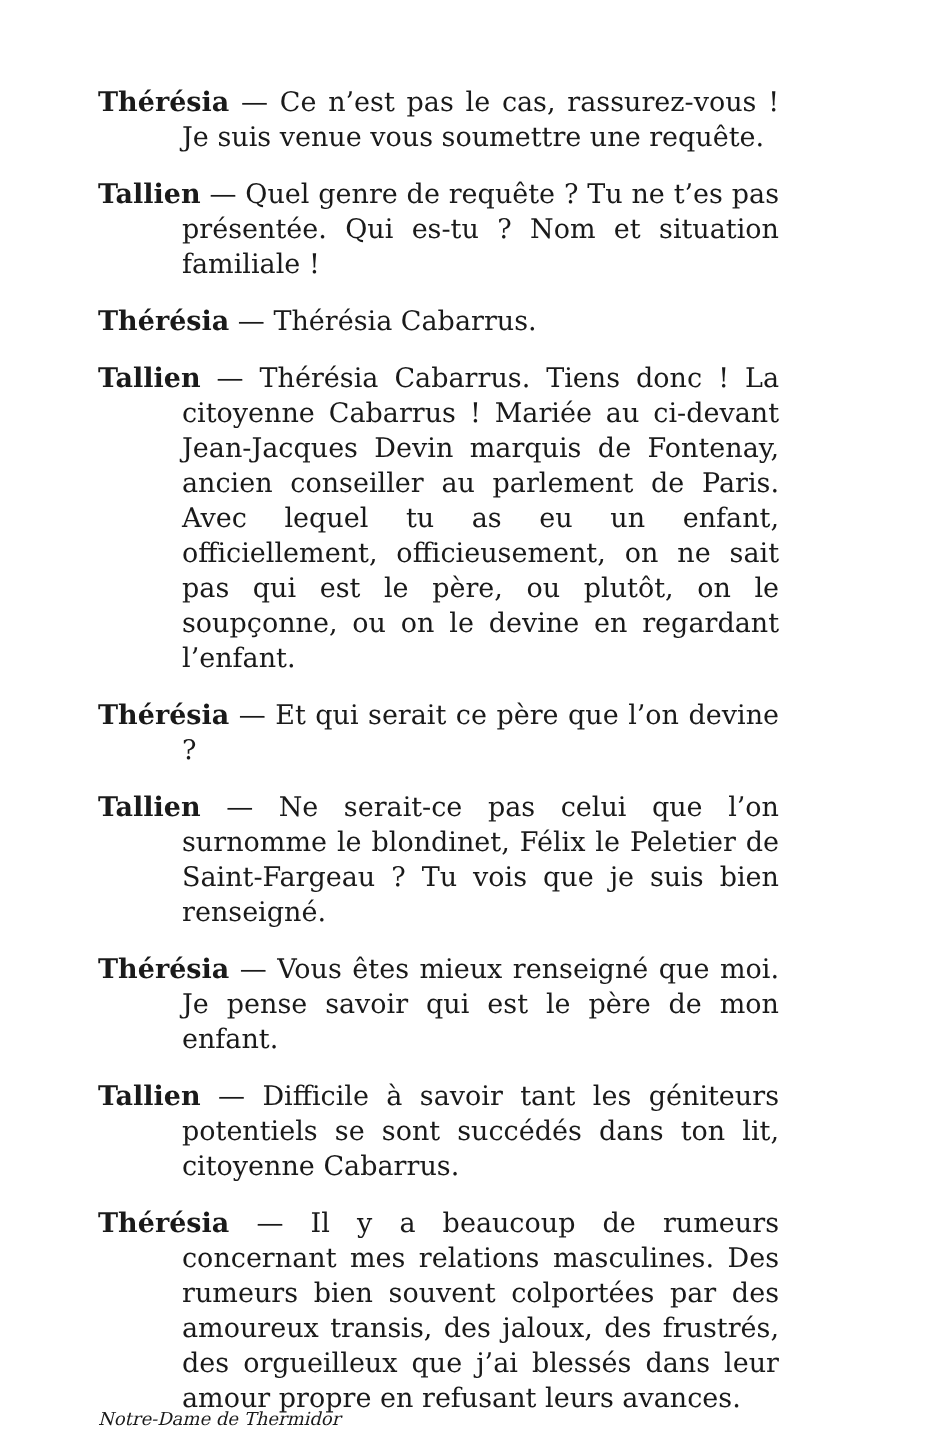Thérésia — Ce n’est pas le cas, rassurez-vous ! Je suis venue vous soumettre une requête.
Tallien — Quel genre de requête ? Tu ne t’es pas présentée. Qui es-tu ? Nom et situation familiale !
Thérésia — Thérésia Cabarrus.
Tallien — Thérésia Cabarrus. Tiens donc ! La citoyenne Cabarrus ! Mariée au ci-devant Jean-Jacques Devin marquis de Fontenay, ancien conseiller au parlement de Paris. Avec lequel tu as eu un enfant, officiellement, officieusement, on ne sait pas qui est le père, ou plutôt, on le soupçonne, ou on le devine en regardant l’enfant.
Thérésia — Et qui serait ce père que l’on devine ?
Tallien — Ne serait-ce pas celui que l’on surnomme le blondinet, Félix le Peletier de Saint-Fargeau ? Tu vois que je suis bien renseigné.
Thérésia — Vous êtes mieux renseigné que moi. Je pense savoir qui est le père de mon enfant.
Tallien — Difficile à savoir tant les géniteurs potentiels se sont succédés dans ton lit, citoyenne Cabarrus.
Thérésia — Il y a beaucoup de rumeurs concernant mes relations masculines. Des rumeurs bien souvent colportées par des amoureux transis, des jaloux, des frustrés, des orgueilleux que j’ai blessés dans leur amour propre en refusant leurs avances.
Notre-Dame de Thermidor